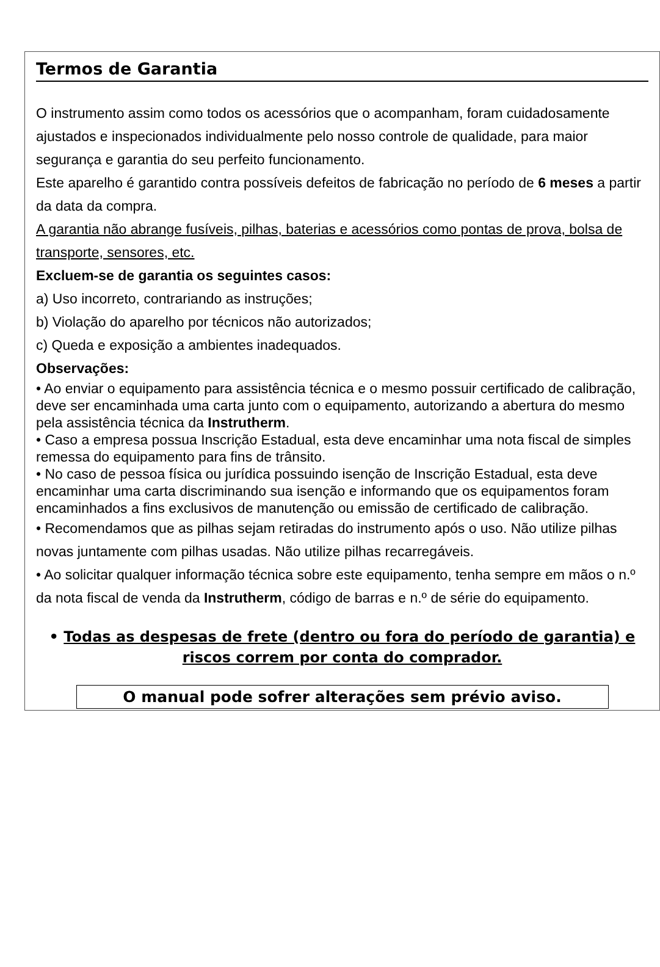Termos de Garantia
O instrumento assim como todos os acessórios que o acompanham, foram cuidadosamente ajustados e inspecionados individualmente pelo nosso controle de qualidade, para maior segurança e garantia do seu perfeito funcionamento.
Este aparelho é garantido contra possíveis defeitos de fabricação no período de 6 meses a partir da data da compra.
A garantia não abrange fusíveis, pilhas, baterias e acessórios como pontas de prova, bolsa de transporte, sensores, etc.
Excluem-se de garantia os seguintes casos:
a) Uso incorreto, contrariando as instruções;
b) Violação do aparelho por técnicos não autorizados;
c) Queda e exposição a ambientes inadequados.
Observações:
• Ao enviar o equipamento para assistência técnica e o mesmo possuir certificado de calibração, deve ser encaminhada uma carta junto com o equipamento, autorizando a abertura do mesmo pela assistência técnica da Instrutherm.
• Caso a empresa possua Inscrição Estadual, esta deve encaminhar uma nota fiscal de simples remessa do equipamento para fins de trânsito.
• No caso de pessoa física ou jurídica possuindo isenção de Inscrição Estadual, esta deve encaminhar uma carta discriminando sua isenção e informando que os equipamentos foram encaminhados a fins exclusivos de manutenção ou emissão de certificado de calibração.
• Recomendamos que as pilhas sejam retiradas do instrumento após o uso. Não utilize pilhas novas juntamente com pilhas usadas. Não utilize pilhas recarregáveis.
• Ao solicitar qualquer informação técnica sobre este equipamento, tenha sempre em mãos o n.º da nota fiscal de venda da Instrutherm, código de barras e n.º de série do equipamento.
• Todas as despesas de frete (dentro ou fora do período de garantia) e riscos correm por conta do comprador.
O manual pode sofrer alterações sem prévio aviso.